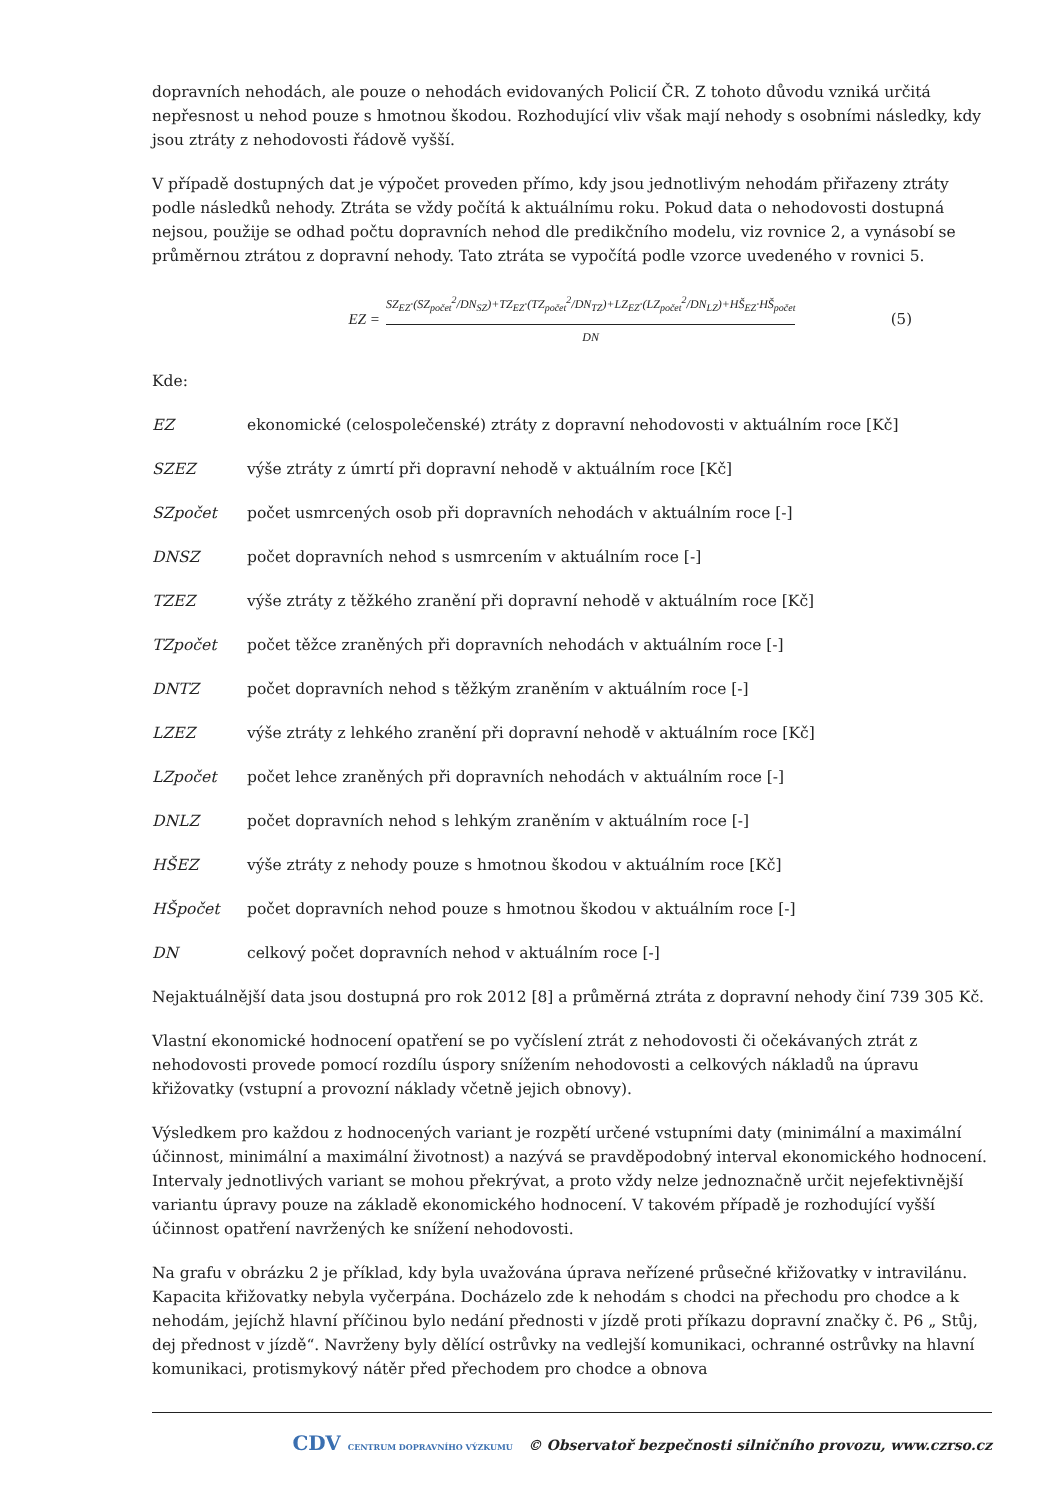dopravních nehodách, ale pouze o nehodách evidovaných Policií ČR. Z tohoto důvodu vzniká určitá nepřesnost u nehod pouze s hmotnou škodou. Rozhodující vliv však mají nehody s osobními následky, kdy jsou ztráty z nehodovosti řádově vyšší.
V případě dostupných dat je výpočet proveden přímo, kdy jsou jednotlivým nehodám přiřazeny ztráty podle následků nehody. Ztráta se vždy počítá k aktuálnímu roku. Pokud data o nehodovosti dostupná nejsou, použije se odhad počtu dopravních nehod dle predikčního modelu, viz rovnice 2, a vynásobí se průměrnou ztrátou z dopravní nehody. Tato ztráta se vypočítá podle vzorce uvedeného v rovnici 5.
EZ = SZ<sub>EZ</sub>·(SZ<sub>počet</sub><sup>2</sup>/DN<sub>SZ</sub>)+TZ<sub>EZ</sub>·(TZ<sub>počet</sub><sup>2</sup>/DN<sub>TZ</sub>)+LZ<sub>EZ</sub>·(LZ<sub>počet</sub><sup>2</sup>/DN<sub>LZ</sub>)+HŠ<sub>EZ</sub>·HŠ<sub>počet</sub> DN (5)
Kde:
EZ ekonomické (celospolečenské) ztráty z dopravní nehodovosti v aktuálním roce [Kč]
SZEZ výše ztráty z úmrtí při dopravní nehodě v aktuálním roce [Kč]
SZpočet počet usmrcených osob při dopravních nehodách v aktuálním roce [-]
DNSZ počet dopravních nehod s usmrcením v aktuálním roce [-]
TZEZ výše ztráty z těžkého zranění při dopravní nehodě v aktuálním roce [Kč]
TZpočet počet těžce zraněných při dopravních nehodách v aktuálním roce [-]
DNTZ počet dopravních nehod s těžkým zraněním v aktuálním roce [-]
LZEZ výše ztráty z lehkého zranění při dopravní nehodě v aktuálním roce [Kč]
LZpočet počet lehce zraněných při dopravních nehodách v aktuálním roce [-]
DNLZ počet dopravních nehod s lehkým zraněním v aktuálním roce [-]
HŠEZ výše ztráty z nehody pouze s hmotnou škodou v aktuálním roce [Kč]
HŠpočet počet dopravních nehod pouze s hmotnou škodou v aktuálním roce [-]
DN celkový počet dopravních nehod v aktuálním roce [-]
Nejaktuálnější data jsou dostupná pro rok 2012 [8] a průměrná ztráta z dopravní nehody činí 739 305 Kč.
Vlastní ekonomické hodnocení opatření se po vyčíslení ztrát z nehodovosti či očekávaných ztrát z nehodovosti provede pomocí rozdílu úspory snížením nehodovosti a celkových nákladů na úpravu křižovatky (vstupní a provozní náklady včetně jejich obnovy).
Výsledkem pro každou z hodnocených variant je rozpětí určené vstupními daty (minimální a maximální účinnost, minimální a maximální životnost) a nazývá se pravděpodobný interval ekonomického hodnocení. Intervaly jednotlivých variant se mohou překrývat, a proto vždy nelze jednoznačně určit nejefektivnější variantu úpravy pouze na základě ekonomického hodnocení. V takovém případě je rozhodující vyšší účinnost opatření navržených ke snížení nehodovosti.
Na grafu v obrázku 2 je příklad, kdy byla uvažována úprava neřízené průsečné křižovatky v intravilánu. Kapacita křižovatky nebyla vyčerpána. Docházelo zde k nehodám s chodci na přechodu pro chodce a k nehodám, jejíchž hlavní příčinou bylo nedání přednosti v jízdě proti příkazu dopravní značky č. P6 „ Stůj, dej přednost v jízdě“. Navrženy byly dělící ostrůvky na vedlejší komunikaci, ochranné ostrůvky na hlavní komunikaci, protismykový nátěr před přechodem pro chodce a obnova
CDV CENTRUM DOPRAVNÍHO VÝZKUMU © Observatoř bezpečnosti silničního provozu, www.czrso.cz